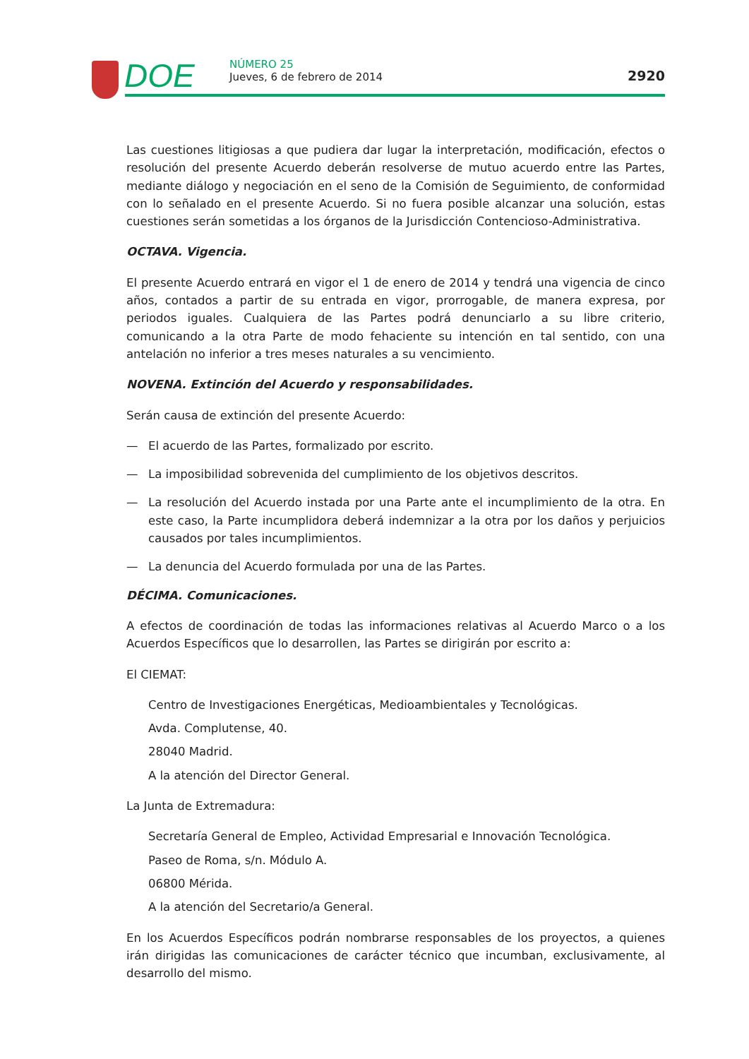DOE
NÚMERO 25
Jueves, 6 de febrero de 2014
2920
Las cuestiones litigiosas a que pudiera dar lugar la interpretación, modificación, efectos o resolución del presente Acuerdo deberán resolverse de mutuo acuerdo entre las Partes, mediante diálogo y negociación en el seno de la Comisión de Seguimiento, de conformidad con lo señalado en el presente Acuerdo. Si no fuera posible alcanzar una solución, estas cuestiones serán sometidas a los órganos de la Jurisdicción Contencioso-Administrativa.
OCTAVA. Vigencia.
El presente Acuerdo entrará en vigor el 1 de enero de 2014 y tendrá una vigencia de cinco años, contados a partir de su entrada en vigor, prorrogable, de manera expresa, por periodos iguales. Cualquiera de las Partes podrá denunciarlo a su libre criterio, comunicando a la otra Parte de modo fehaciente su intención en tal sentido, con una antelación no inferior a tres meses naturales a su vencimiento.
NOVENA. Extinción del Acuerdo y responsabilidades.
Serán causa de extinción del presente Acuerdo:
— El acuerdo de las Partes, formalizado por escrito.
— La imposibilidad sobrevenida del cumplimiento de los objetivos descritos.
— La resolución del Acuerdo instada por una Parte ante el incumplimiento de la otra. En este caso, la Parte incumplidora deberá indemnizar a la otra por los daños y perjuicios causados por tales incumplimientos.
— La denuncia del Acuerdo formulada por una de las Partes.
DÉCIMA. Comunicaciones.
A efectos de coordinación de todas las informaciones relativas al Acuerdo Marco o a los Acuerdos Específicos que lo desarrollen, las Partes se dirigirán por escrito a:
El CIEMAT:
Centro de Investigaciones Energéticas, Medioambientales y Tecnológicas.
Avda. Complutense, 40.
28040 Madrid.
A la atención del Director General.
La Junta de Extremadura:
Secretaría General de Empleo, Actividad Empresarial e Innovación Tecnológica.
Paseo de Roma, s/n. Módulo A.
06800 Mérida.
A la atención del Secretario/a General.
En los Acuerdos Específicos podrán nombrarse responsables de los proyectos, a quienes irán dirigidas las comunicaciones de carácter técnico que incumban, exclusivamente, al desarrollo del mismo.